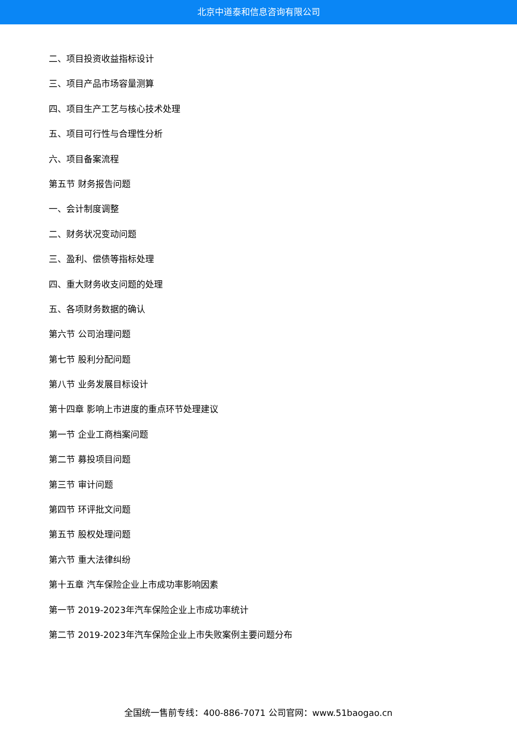北京中道泰和信息咨询有限公司
二、项目投资收益指标设计
三、项目产品市场容量测算
四、项目生产工艺与核心技术处理
五、项目可行性与合理性分析
六、项目备案流程
第五节 财务报告问题
一、会计制度调整
二、财务状况变动问题
三、盈利、偿债等指标处理
四、重大财务收支问题的处理
五、各项财务数据的确认
第六节 公司治理问题
第七节 股利分配问题
第八节 业务发展目标设计
第十四章 影响上市进度的重点环节处理建议
第一节 企业工商档案问题
第二节 募投项目问题
第三节 审计问题
第四节 环评批文问题
第五节 股权处理问题
第六节 重大法律纠纷
第十五章 汽车保险企业上市成功率影响因素
第一节 2019-2023年汽车保险企业上市成功率统计
第二节 2019-2023年汽车保险企业上市失败案例主要问题分布
全国统一售前专线：400-886-7071 公司官网：www.51baogao.cn